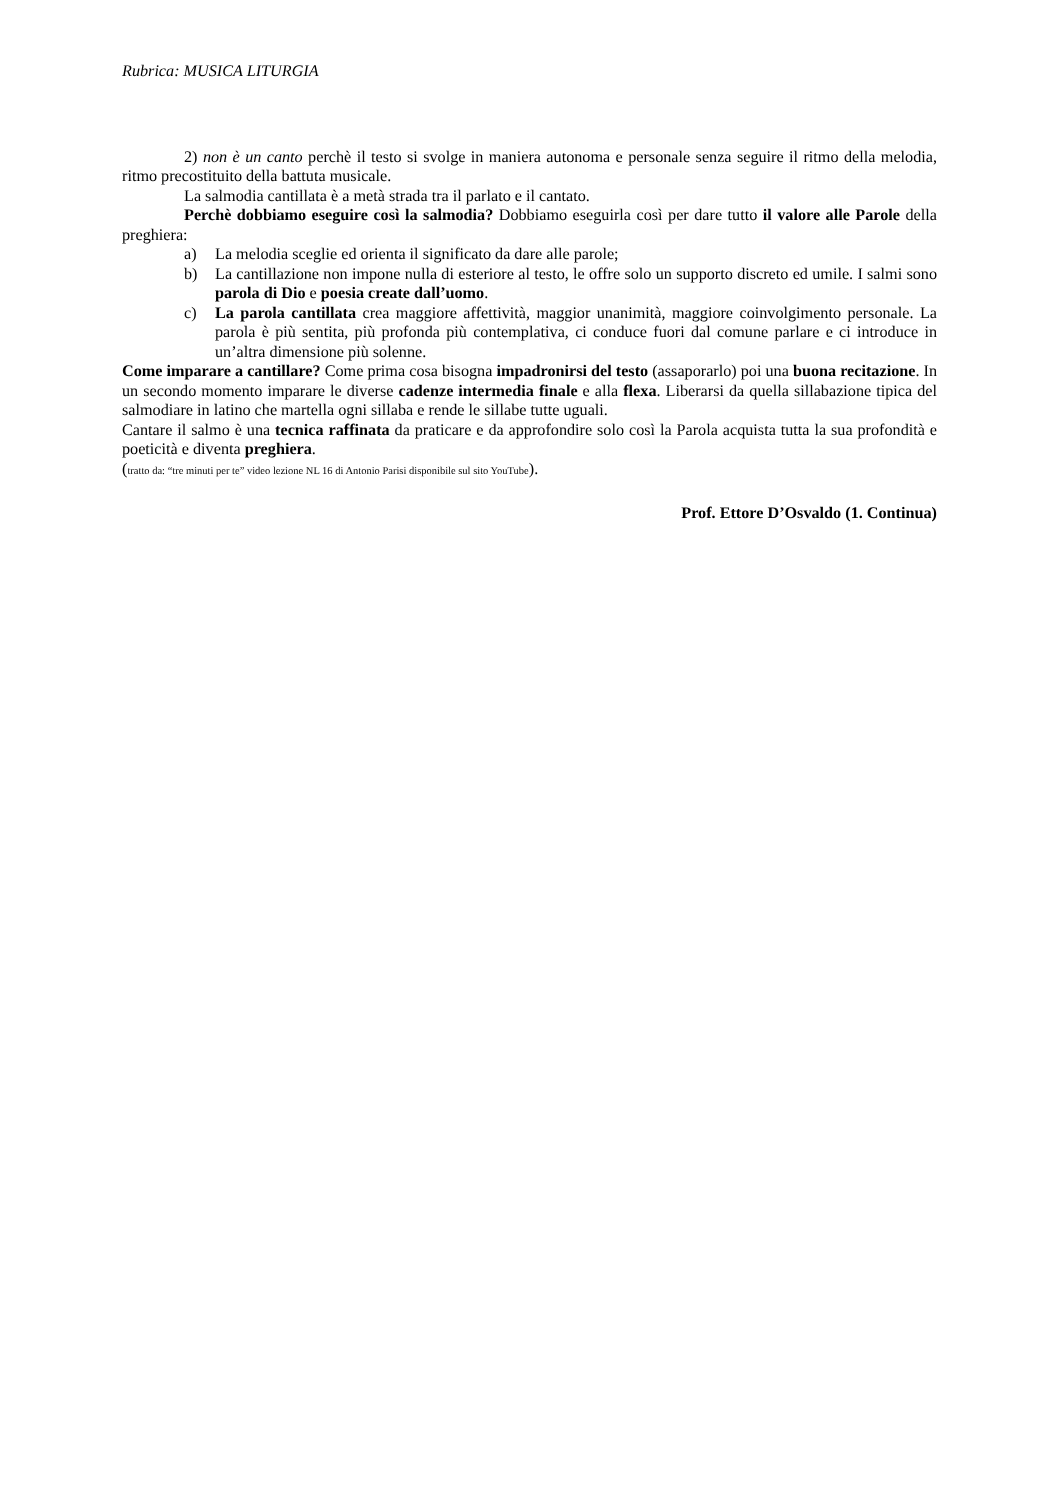Rubrica: MUSICA LITURGIA
2) non è un canto perchè il testo si svolge in maniera autonoma e personale senza seguire il ritmo della melodia, ritmo precostituito della battuta musicale.
La salmodia cantillata è a metà strada tra il parlato e il cantato.
Perchè dobbiamo eseguire così la salmodia? Dobbiamo eseguirla così per dare tutto il valore alle Parole della preghiera:
a) La melodia sceglie ed orienta il significato da dare alle parole;
b) La cantillazione non impone nulla di esteriore al testo, le offre solo un supporto discreto ed umile. I salmi sono parola di Dio e poesia create dall’uomo.
c) La parola cantillata crea maggiore affettività, maggior unanimità, maggiore coinvolgimento personale. La parola è più sentita, più profonda più contemplativa, ci conduce fuori dal comune parlare e ci introduce in un’altra dimensione più solenne.
Come imparare a cantillare? Come prima cosa bisogna impadronirsi del testo (assaporarlo) poi una buona recitazione. In un secondo momento imparare le diverse cadenze intermedia finale e alla flexa. Liberarsi da quella sillabazione tipica del salmodiare in latino che martella ogni sillaba e rende le sillabe tutte uguali.
Cantare il salmo è una tecnica raffinata da praticare e da approfondire solo così la Parola acquista tutta la sua profondità e poeticità e diventa preghiera.
(tratto da: “tre minuti per te” video lezione NL 16 di Antonio Parisi disponibile sul sito YouTube).
Prof. Ettore D’Osvaldo (1. Continua)